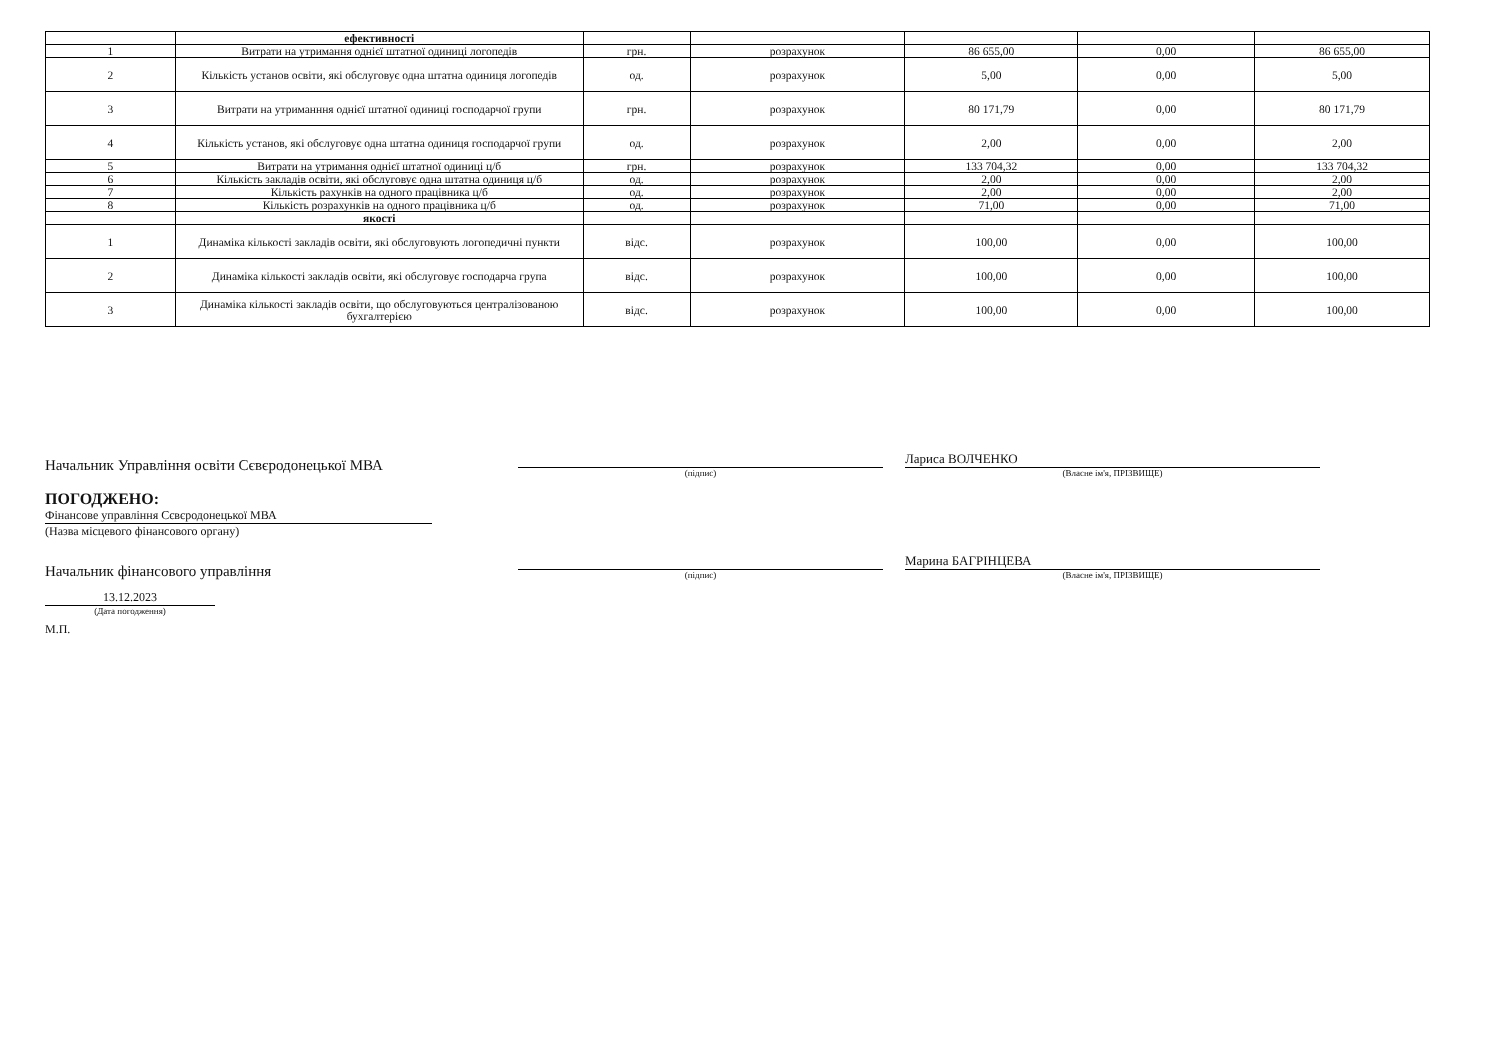| | ефективності | | | | | |
| 1 | Витрати на утримання однієї штатної одиниці логопедів | грн. | розрахунок | 86 655,00 | 0,00 | 86 655,00 |
| 2 | Кількість установ освіти, які обслуговує одна штатна одиниця логопедів | од. | розрахунок | 5,00 | 0,00 | 5,00 |
| 3 | Витрати на утриманння однієї штатної одиниці господарчої групи | грн. | розрахунок | 80 171,79 | 0,00 | 80 171,79 |
| 4 | Кількість установ, які обслуговує одна штатна одиниця господарчої групи | од. | розрахунок | 2,00 | 0,00 | 2,00 |
| 5 | Витрати на утримання однієї штатної одиниці ц/б | грн. | розрахунок | 133 704,32 | 0,00 | 133 704,32 |
| 6 | Кількість закладів освіти, які обслуговує одна штатна одиниця ц/б | од. | розрахунок | 2,00 | 0,00 | 2,00 |
| 7 | Кількість рахунків на одного працівника ц/б | од. | розрахунок | 2,00 | 0,00 | 2,00 |
| 8 | Кількість розрахунків на одного працівника ц/б | од. | розрахунок | 71,00 | 0,00 | 71,00 |
| | якості | | | | | |
| 1 | Динаміка кількості закладів освіти, які обслуговують логопедичні пункти | відс. | розрахунок | 100,00 | 0,00 | 100,00 |
| 2 | Динаміка кількості закладів освіти, які обслуговує господарча група | відс. | розрахунок | 100,00 | 0,00 | 100,00 |
| 3 | Динаміка кількості закладів освіти, що обслуговуються централізованою бухгалтерією | відс. | розрахунок | 100,00 | 0,00 | 100,00 |
Начальник Управління освіти Сєвєродонецької МВА
(підпис)
Лариса ВОЛЧЕНКО
(Власне ім'я, ПРІЗВИЩЕ)
ПОГОДЖЕНО:
Фінансове управління Сєвєродонецької МВА
(Назва місцевого фінансового органу)
Начальник фінансового управління
(підпис)
Марина БАГРІНЦЕВА
(Власне ім'я, ПРІЗВИЩЕ)
13.12.2023
(Дата погодження)
М.П.